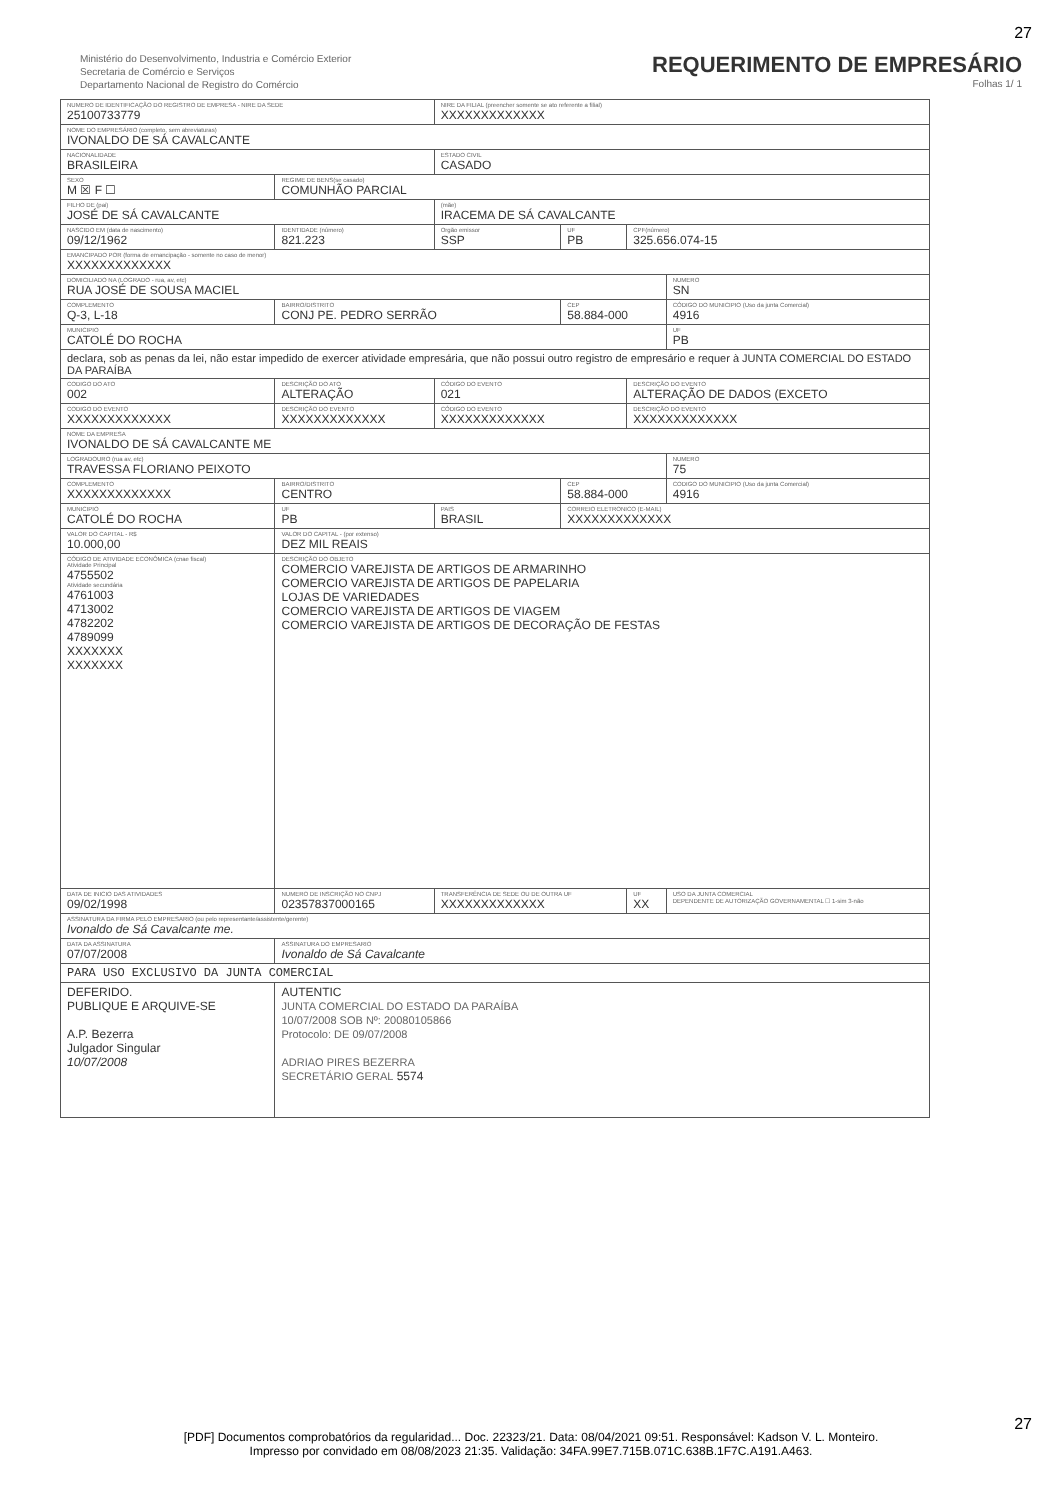27
Ministério do Desenvolvimento, Industria e Comércio Exterior
Secretaria de Comércio e Serviços
Departamento Nacional de Registro do Comércio
REQUERIMENTO DE EMPRESÁRIO
Folhas 1/ 1
| NUMERO DE IDENTIFICAÇÃO DO REGISTRO DE EMPRESA - NIRE DA SEDE 25100733779 | | | | NIRE DA FILIAL (preencher somente se ato referente a filial) XXXXXXXXXXXXX | | | |
| NOME DO EMPRESÁRIO (completo, sem abreviaturas) IVONALDO DE SÁ CAVALCANTE | | | | | | | |
| NACIONALIDADE BRASILEIRA | | | | ESTADO CIVIL CASADO | | | |
| SEXO M ☒ F ☐ | | REGIME DE BENS(se casado) COMUNHÃO PARCIAL | | | | | |
| FILHO DE (pai) JOSÉ DE SÁ CAVALCANTE | | | | (mãe) IRACEMA DE SÁ CAVALCANTE | | | |
| NASCIDO EM (data de nascimento) 09/12/1962 | | IDENTIDADE (número) 821.223 | | Orgão emissor SSP | UF PB | CPF(número) 325.656.074-15 | |
| EMANCIPADO POR (forma de emancipação - somente no caso de menor) XXXXXXXXXXXXX | | | | | | | |
| DOMICILIADO NA (LOGRADO - rua, av, etc) RUA JOSÉ DE SOUSA MACIEL | | | | | | | NUMERO SN |
| COMPLEMENTO Q-3, L-18 | | BAIRRO/DISTRITO CONJ PE. PEDRO SERRÃO | | | CEP 58.884-000 | | CÓDIGO DO MUNICIPIO (Uso da junta Comercial) 4916 |
| MUNICIPIO CATOLÉ DO ROCHA | | | | | | | UF PB |
| declara, sob as penas da lei, não estar impedido de exercer atividade empresária, que não possui outro registro de empresário e requer à JUNTA COMERCIAL DO ESTADO DA PARAÍBA | | | | | | | |
| CODIGO DO ATO 002 | DESCRIÇÃO DO ATO ALTERAÇÃO | | | CÓDIGO DO EVENTO 021 | | DESCRIÇÃO DO EVENTO ALTERAÇÃO DE DADOS (EXCETO | |
| CODIGO DO EVENTO XXXXXXXXXXXXX | DESCRIÇÃO DO EVENTO XXXXXXXXXXXXX | | | CÓDIGO DO EVENTO XXXXXXXXXXXXX | | DESCRIÇÃO DO EVENTO XXXXXXXXXXXXX | |
| NOME DA EMPRESA IVONALDO DE SÁ CAVALCANTE ME | | | | | | | |
| LOGRADOURO (rua av, etc) TRAVESSA FLORIANO PEIXOTO | | | | | | | NUMERO 75 |
| COMPLEMENTO XXXXXXXXXXXXX | | BAIRRO/DISTRITO CENTRO | | | CEP 58.884-000 | | CODIGO DO MUNICIPIO (Uso da junta Comercial) 4916 |
| MUNICIPIO CATOLÉ DO ROCHA | | | UF PB | PAIS BRASIL | CORREIO ELETRONICO (E-MAIL) XXXXXXXXXXXXX | | |
| VALOR DO CAPITAL - R$ 10.000,00 | | VALOR DO CAPITAL - (por extenso) DEZ MIL REAIS | | | | | |
| CÓDIGO DE ATIVIDADE ECONÔMICA (cnae fiscal) Atividade Principal 4755502 Atividade secundária 4761003 4713002 4782202 4789099 XXXXXXX XXXXXXX | | DESCRIÇÃO DO OBJETO COMERCIO VAREJISTA DE ARTIGOS DE ARMARINHO COMERCIO VAREJISTA DE ARTIGOS DE PAPELARIA LOJAS DE VARIEDADES COMERCIO VAREJISTA DE ARTIGOS DE VIAGEM COMERCIO VAREJISTA DE ARTIGOS DE DECORAÇÃO DE FESTAS | | | | | |
| DATA DE INICIO DAS ATIVIDADES 09/02/1998 | | NUMERO DE INSCRIÇÃO NO CNPJ 02357837000165 | | TRANSFERÊNCIA DE SEDE OU DE OUTRA UF XXXXXXXXXXXXX | | UF XX | USO DA JUNTA COMERCIAL DEPENDENTE DE AUTORIZAÇÃO GOVERNAMENTAL ☐ 1-sim 3-não |
| ASSINATURA DA FIRMA PELO EMPRESARIO (ou pelo representante/assistente/gerente) Ivonaldo de Sá Cavalcante me. | | | | | | | |
| DATA DA ASSINATURA 07/07/2008 | | ASSINATURA DO EMPRESARIO Ivonaldo de Sá Cavalcante | | | | | |
| PARA USO EXCLUSIVO DA JUNTA COMERCIAL | | | | | | | |
| DEFERIDO. PUBLIQUE E ARQUIVE-SE A.P. Bezerra Julgador Singular 10/07/2008 | | | AUTENTIC JUNTA COMERCIAL DO ESTADO DA PARAÍBA 10/07/2008 SOB Nº: 20080105866 Protocolo: DE 09/07/2008 ADRIAO PIRES BEZERRA SECRETÁRIO GERAL 5574 | | | | |
27
[PDF] Documentos comprobatórios da regularidad... Doc. 22323/21. Data: 08/04/2021 09:51. Responsável: Kadson V. L. Monteiro.
Impresso por convidado em 08/08/2023 21:35. Validação: 34FA.99E7.715B.071C.638B.1F7C.A191.A463.